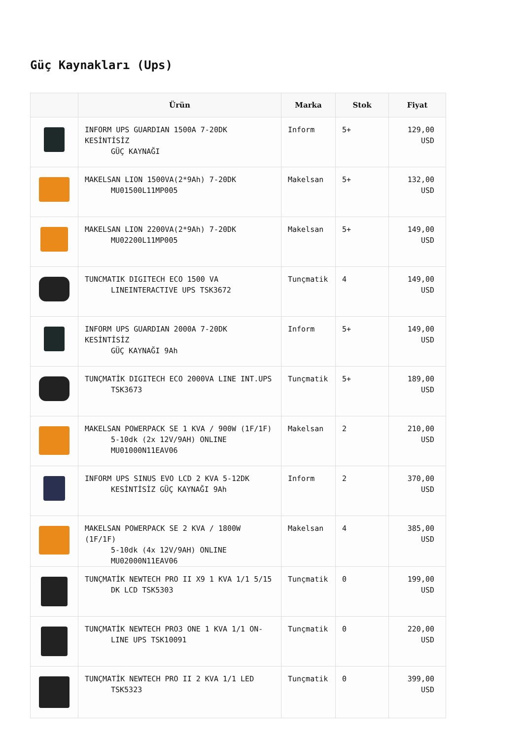Güç Kaynakları (Ups)
| | Ürün | Marka | Stok | Fiyat |
| --- | --- | --- | --- | --- |
| | INFORM UPS GUARDIAN 1500A 7-20DK KESİNTİSİZ GÜÇ KAYNAĞI | Inform | 5+ | 129,00 USD |
| | MAKELSAN LION 1500VA(2*9Ah) 7-20DK MU01500L11MP005 | Makelsan | 5+ | 132,00 USD |
| | MAKELSAN LION 2200VA(2*9Ah) 7-20DK MU02200L11MP005 | Makelsan | 5+ | 149,00 USD |
| | TUNCMATIK DIGITECH ECO 1500 VA LINEINTERACTIVE UPS TSK3672 | Tunçmatik | 4 | 149,00 USD |
| | INFORM UPS GUARDIAN 2000A 7-20DK KESİNTİSİZ GÜÇ KAYNAĞI 9Ah | Inform | 5+ | 149,00 USD |
| | TUNÇMATİK DIGITECH ECO 2000VA LINE INT.UPS TSK3673 | Tunçmatik | 5+ | 189,00 USD |
| | MAKELSAN POWERPACK SE 1 KVA / 900W (1F/1F) 5-10dk (2x 12V/9AH) ONLINE MU01000N11EAV06 | Makelsan | 2 | 210,00 USD |
| | INFORM UPS SINUS EVO LCD 2 KVA 5-12DK KESİNTİSİZ GÜÇ KAYNAĞI 9Ah | Inform | 2 | 370,00 USD |
| | MAKELSAN POWERPACK SE 2 KVA / 1800W (1F/1F) 5-10dk (4x 12V/9AH) ONLINE MU02000N11EAV06 | Makelsan | 4 | 385,00 USD |
| | TUNÇMATİK NEWTECH PRO II X9 1 KVA 1/1 5/15 DK LCD TSK5303 | Tunçmatik | 0 | 199,00 USD |
| | TUNÇMATİK NEWTECH PRO3 ONE 1 KVA 1/1 ON- LINE UPS TSK10091 | Tunçmatik | 0 | 220,00 USD |
| | TUNÇMATİK NEWTECH PRO II 2 KVA 1/1 LED TSK5323 | Tunçmatik | 0 | 399,00 USD |